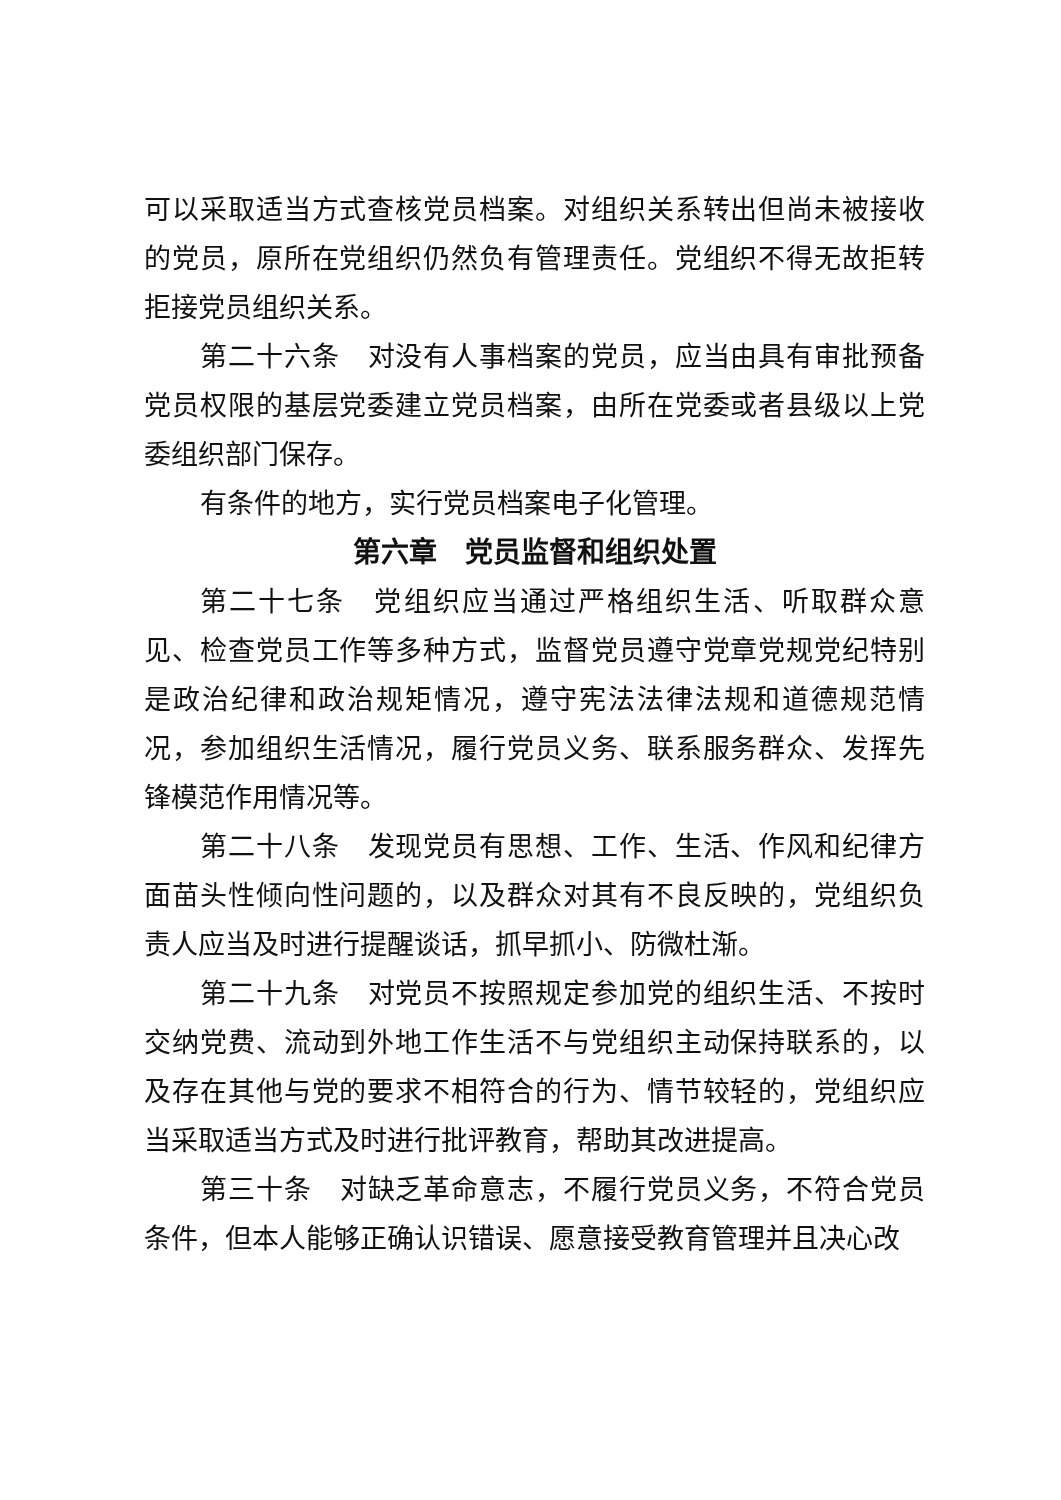可以采取适当方式查核党员档案。对组织关系转出但尚未被接收的党员，原所在党组织仍然负有管理责任。党组织不得无故拒转拒接党员组织关系。
第二十六条　对没有人事档案的党员，应当由具有审批预备党员权限的基层党委建立党员档案，由所在党委或者县级以上党委组织部门保存。
有条件的地方，实行党员档案电子化管理。
第六章　党员监督和组织处置
第二十七条　党组织应当通过严格组织生活、听取群众意见、检查党员工作等多种方式，监督党员遵守党章党规党纪特别是政治纪律和政治规矩情况，遵守宪法法律法规和道德规范情况，参加组织生活情况，履行党员义务、联系服务群众、发挥先锋模范作用情况等。
第二十八条　发现党员有思想、工作、生活、作风和纪律方面苗头性倾向性问题的，以及群众对其有不良反映的，党组织负责人应当及时进行提醒谈话，抓早抓小、防微杜渐。
第二十九条　对党员不按照规定参加党的组织生活、不按时交纳党费、流动到外地工作生活不与党组织主动保持联系的，以及存在其他与党的要求不相符合的行为、情节较轻的，党组织应当采取适当方式及时进行批评教育，帮助其改进提高。
第三十条　对缺乏革命意志，不履行党员义务，不符合党员条件，但本人能够正确认识错误、愿意接受教育管理并且决心改